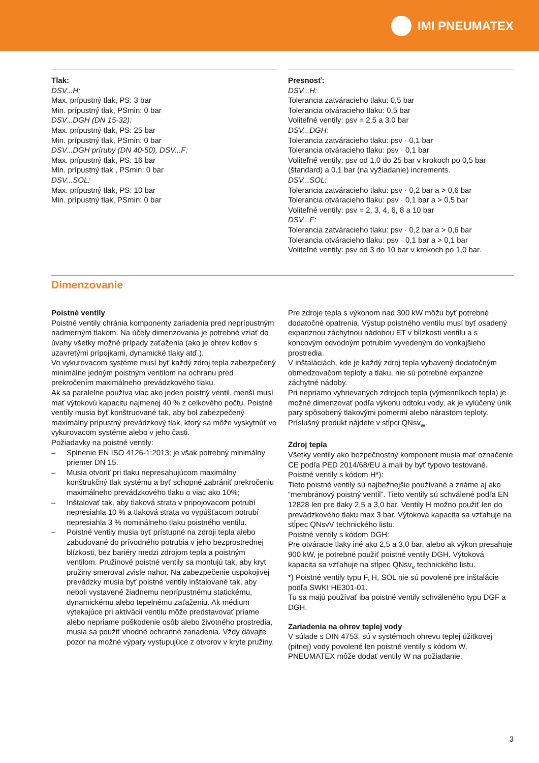IMI PNEUMATEX
Tlak:
DSV...H:
Max. prípustný tlak, PS: 3 bar
Min. prípustný tlak, PSmin: 0 bar
DSV...DGH (DN 15-32):
Max. prípustný tlak, PS: 25 bar
Min. prípustný tlak, PSmin: 0 bar
DSV...DGH príruby (DN 40-50), DSV...F:
Max. prípustný tlak, PS: 16 bar
Min. prípustný tlak , PSmin: 0 bar
DSV...SOL:
Max. prípustný tlak, PS: 10 bar
Min. prípustný tlak, PSmin: 0 bar
Presnosť:
DSV...H:
Tolerancia zatváracieho tlaku: 0,5 bar
Tolerancia otváracieho tlaku: 0,5 bar
Voliteľné ventily: psv = 2.5 a 3.0 bar
DSV...DGH:
Tolerancia zatváracieho tlaku: psv · 0,1 bar
Tolerancia otváracieho tlaku: psv · 0,1 bar
Voliteľné ventily: psv od 1,0 do 25 bar v krokoch po 0,5 bar (štandard) a 0.1 bar (na vyžiadanie) increments.
DSV...SOL:
Tolerancia zatváracieho tlaku: psv · 0,2 bar a > 0,6 bar
Tolerancia otváracieho tlaku: psv · 0,1 bar a > 0,5 bar
Voliteľné ventily: psv = 2, 3, 4, 6, 8 a 10 bar
DSV...F:
Tolerancia zatváracieho tlaku: psv · 0,2 bar a > 0,6 bar
Tolerancia otváracieho tlaku: psv · 0,1 bar a > 0,1 bar
Voliteľné ventily: psv od 3 do 10 bar v krokoch po 1,0 bar.
Dimenzovanie
Poistné ventily
Poistné ventily chránia komponenty zariadenia pred neprípustným nadmerným tlakom. Na účely dimenzovania je potrebné vziať do úvahy všetky možné prípady zaťaženia (ako je ohrev kotlov s uzavretými prípojkami, dynamické tlaky atď.).
Vo vykurovacom systéme musí byť každý zdroj tepla zabezpečený minimálne jedným poistným ventilom na ochranu pred prekročením maximálneho prevádzkového tlaku.
Ak sa paralelne používa viac ako jeden poistný ventil, menší musí mať výtokovú kapacitu najmenej 40 % z celkového počtu. Poistné ventily musia byť konštruované tak, aby bol zabezpečený maximálny prípustný prevádzkový tlak, ktorý sa môže vyskytnúť vo vykurovacom systéme alebo v jeho časti.
Požiadavky na poistné ventily:
– Splnenie EN ISO 4126-1:2013; je však potrebný minimálny priemer DN 15.
– Musia otvoriť pri tlaku nepresahujúcom maximálny konštrukčný tlak systému a byť schopné zabrániť prekročeniu maximálneho prevádzkového tlaku o viac ako 10%;
– Inštalovať tak, aby tlaková strata v pripojovacom potrubí nepresiahla 10 % a tlaková strata vo vypúšťacom potrubí nepresiahla 3 % nominálneho tlaku poistného ventilu.
– Poistné ventily musia byť prístupné na zdroji tepla alebo zabudované do prívodného potrubia v jeho bezprostrednej blízkosti, bez bariéry medzi zdrojom tepla a poistným ventilom. Pružinové poistné ventily sa montujú tak, aby kryt pružiny smeroval zvisle nahor. Na zabezpečenie uspokojivej prevádzky musia byť poistné ventily inštalované tak, aby neboli vystavené žiadnemu neprípustnému statickému, dynamickému alebo tepelnému zaťaženiu. Ak médium vytekajúce pri aktivácii ventilu môže predstavovať priame alebo nepriame poškodenie osôb alebo životného prostredia, musia sa použiť vhodné ochranné zariadenia. Vždy dávajte pozor na možné výpary vystupujúce z otvorov v kryte pružiny.
Pre zdroje tepla s výkonom nad 300 kW môžu byť potrebné dodatočné opatrenia. Výstup poistného ventilu musí byť osadený expanznou záchytnou nádobou ET v blízkosti ventilu a s koncovým odvodným potrubím vyvedeným do vonkajšieho prostredia.
V inštaláciách, kde je každý zdroj tepla vybavený dodatočným obmedzovačom teploty a tlaku, nie sú potrebné expanzné záchytné nádoby.
Pri nepriamo vyhrievaných zdrojoch tepla (výmenníkoch tepla) je možné dimenzovať podľa výkonu odtoku vody, ak je vylúčený únik pary spôsobený tlakovými pomermi alebo nárastom teploty. Príslušný produkt nájdete v stĺpci QNsv<sub>w</sub>.
Zdroj tepla
Všetky ventily ako bezpečnostný komponent musia mať označenie CE podľa PED 2014/68/EU a mali by byť typovo testované.
Poistné ventily s kódom H*):
Tieto poistné ventily sú najbežnejšie používané a známe aj ako “membránový poistný ventil”. Tieto ventily sú schválené podľa EN 12828 len pre tlaky 2,5 a 3,0 bar. Ventily H možno použiť len do prevádzkového tlaku max 3 bar. Výtoková kapacita sa vzťahuje na stĺpec QNsvV technického listu.
Poistné ventily s kódom DGH:
Pre otváracie tlaky iné ako 2,5 a 3,0 bar, alebo ak výkon presahuje 900 kW, je potrebné použiť poistné ventily DGH. Výtoková kapacita sa vzťahuje na stĺpec QNsv<sub>v</sub> technického listu.
*) Poistné ventily typu F, H, SOL nie sú povolené pre inštalácie podľa SWKI HE301-01.
Tu sa majú používať iba poistné ventily schváleného typu DGF a DGH.
Zariadenia na ohrev teplej vody
V súlade s DIN 4753, sú v systémoch ohrevu teplej úžitkovej (pitnej) vody povolené len poistné ventily s kódom W. PNEUMATEX môže dodať ventily W na požiadanie.
3